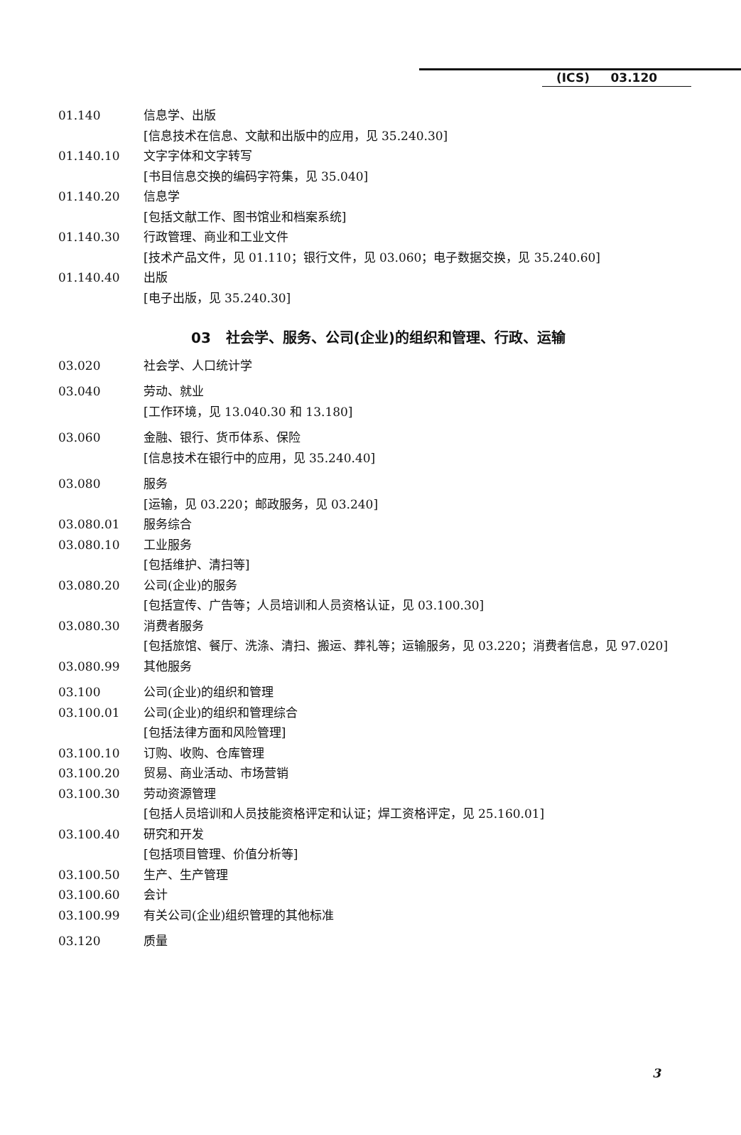(ICS) 03.120
01.140 信息学、出版
[信息技术在信息、文献和出版中的应用，见 35.240.30]
01.140.10 文字字体和文字转写
[书目信息交换的编码字符集，见 35.040]
01.140.20 信息学
[包括文献工作、图书馆业和档案系统]
01.140.30 行政管理、商业和工业文件
[技术产品文件，见 01.110；银行文件，见 03.060；电子数据交换，见 35.240.60]
01.140.40 出版
[电子出版，见 35.240.30]
03 社会学、服务、公司(企业)的组织和管理、行政、运输
03.020 社会学、人口统计学
03.040 劳动、就业
[工作环境，见 13.040.30 和 13.180]
03.060 金融、银行、货币体系、保险
[信息技术在银行中的应用，见 35.240.40]
03.080 服务
[运输，见 03.220；邮政服务，见 03.240]
03.080.01 服务综合
03.080.10 工业服务
[包括维护、清扫等]
03.080.20 公司(企业)的服务
[包括宣传、广告等；人员培训和人员资格认证，见 03.100.30]
03.080.30 消费者服务
[包括旅馆、餐厅、洗涤、清扫、搬运、葬礼等；运输服务，见 03.220；消费者信息，见 97.020]
03.080.99 其他服务
03.100 公司(企业)的组织和管理
03.100.01 公司(企业)的组织和管理综合
[包括法律方面和风险管理]
03.100.10 订购、收购、仓库管理
03.100.20 贸易、商业活动、市场营销
03.100.30 劳动资源管理
[包括人员培训和人员技能资格评定和认证；焊工资格评定，见 25.160.01]
03.100.40 研究和开发
[包括项目管理、价值分析等]
03.100.50 生产、生产管理
03.100.60 会计
03.100.99 有关公司(企业)组织管理的其他标准
03.120 质量
3